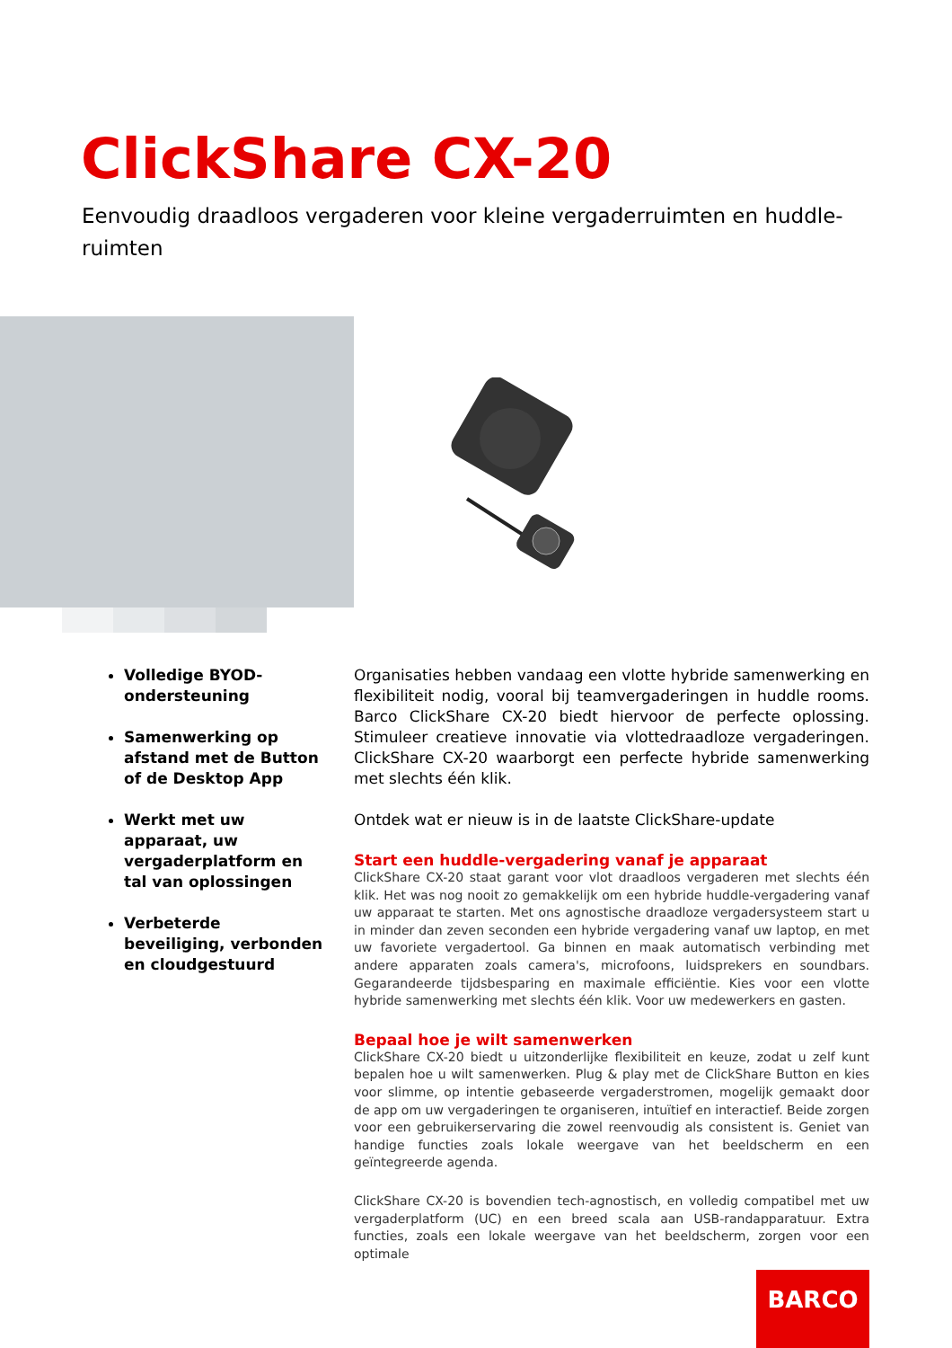ClickShare CX-20
Eenvoudig draadloos vergaderen voor kleine vergaderruimten en huddle-ruimten
Volledige BYOD-ondersteuning
Samenwerking op afstand met de Button of de Desktop App
Werkt met uw apparaat, uw vergaderplatform en tal van oplossingen
Verbeterde beveiliging, verbonden en cloudgestuurd
Organisaties hebben vandaag een vlotte hybride samenwerking en flexibiliteit nodig, vooral bij teamvergaderingen in huddle rooms. Barco ClickShare CX-20 biedt hiervoor de perfecte oplossing. Stimuleer creatieve innovatie via vlottedraadloze vergaderingen. ClickShare CX-20 waarborgt een perfecte hybride samenwerking met slechts één klik.
Ontdek wat er nieuw is in de laatste ClickShare-update
Start een huddle-vergadering vanaf je apparaat
ClickShare CX-20 staat garant voor vlot draadloos vergaderen met slechts één klik. Het was nog nooit zo gemakkelijk om een hybride huddle-vergadering vanaf uw apparaat te starten. Met ons agnostische draadloze vergadersysteem start u in minder dan zeven seconden een hybride vergadering vanaf uw laptop, en met uw favoriete vergadertool. Ga binnen en maak automatisch verbinding met andere apparaten zoals camera's, microfoons, luidsprekers en soundbars. Gegarandeerde tijdsbesparing en maximale efficiëntie. Kies voor een vlotte hybride samenwerking met slechts één klik. Voor uw medewerkers en gasten.
Bepaal hoe je wilt samenwerken
ClickShare CX-20 biedt u uitzonderlijke flexibiliteit en keuze, zodat u zelf kunt bepalen hoe u wilt samenwerken. Plug & play met de ClickShare Button en kies voor slimme, op intentie gebaseerde vergaderstromen, mogelijk gemaakt door de app om uw vergaderingen te organiseren, intuïtief en interactief. Beide zorgen voor een gebruikerservaring die zowel reenvoudig als consistent is. Geniet van handige functies zoals lokale weergave van het beeldscherm en een geïntegreerde agenda.
ClickShare CX-20 is bovendien tech-agnostisch, en volledig compatibel met uw vergaderplatform (UC) en een breed scala aan USB-randapparatuur. Extra functies, zoals een lokale weergave van het beeldscherm, zorgen voor een optimale
BARCO